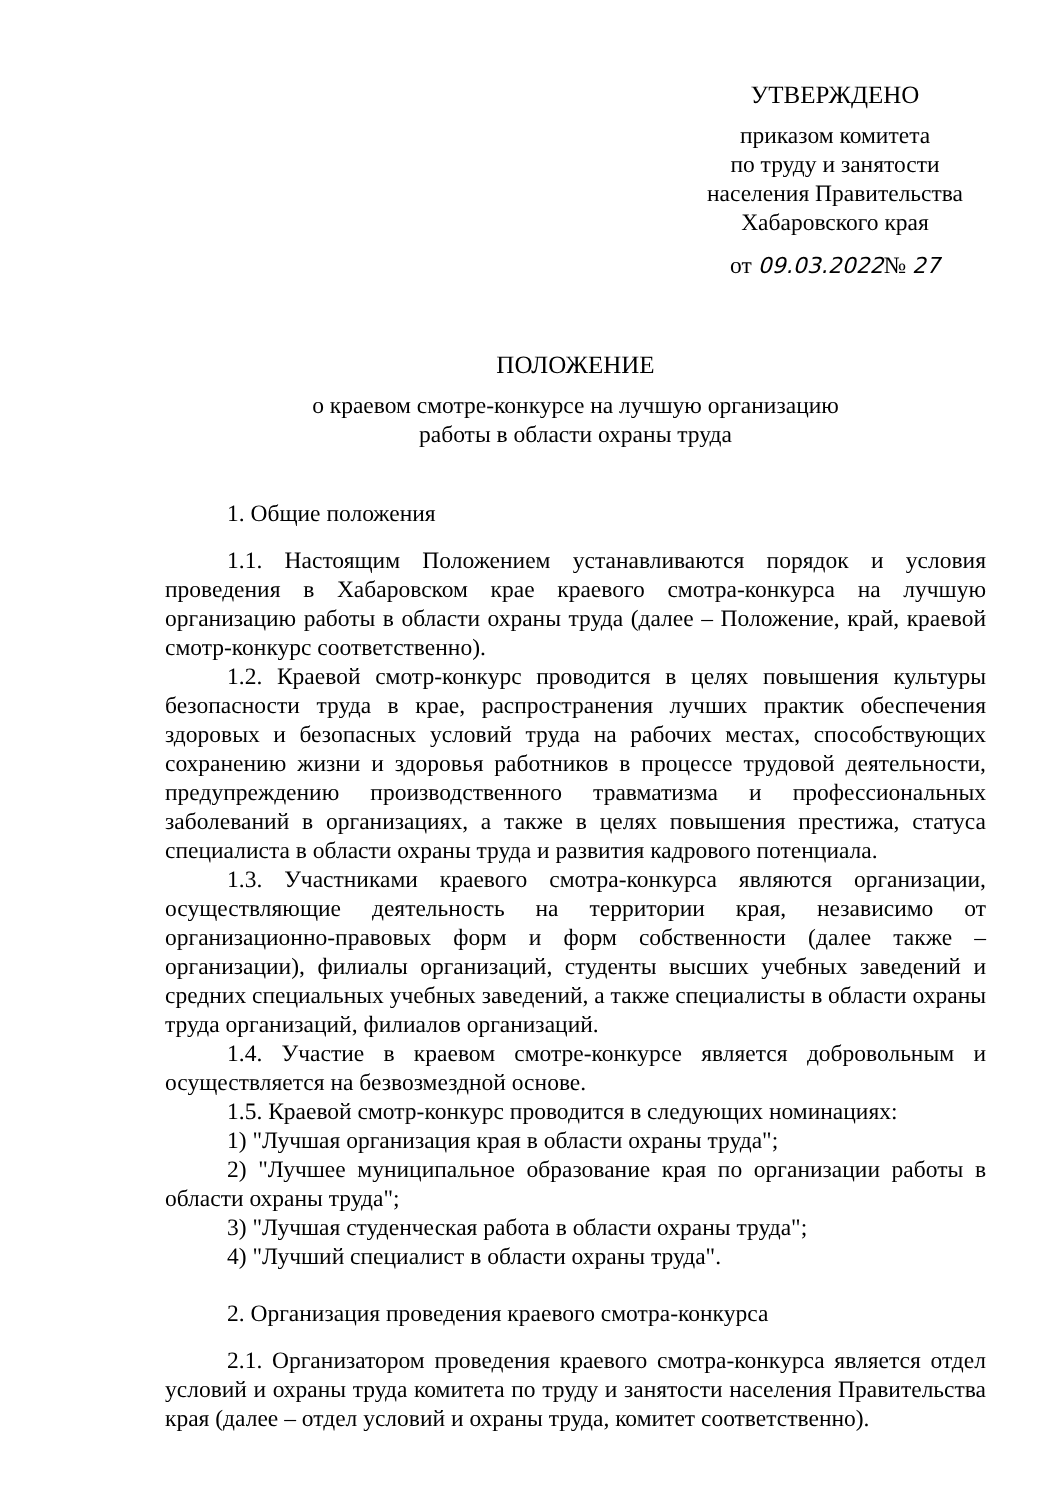УТВЕРЖДЕНО
приказом комитета
по труду и занятости
населения Правительства
Хабаровского края
от 09.03.2022№ 27
ПОЛОЖЕНИЕ
о краевом смотре-конкурсе на лучшую организацию
работы в области охраны труда
1. Общие положения
1.1. Настоящим Положением устанавливаются порядок и условия проведения в Хабаровском крае краевого смотра-конкурса на лучшую организацию работы в области охраны труда (далее – Положение, край, краевой смотр-конкурс соответственно).
1.2. Краевой смотр-конкурс проводится в целях повышения культуры безопасности труда в крае, распространения лучших практик обеспечения здоровых и безопасных условий труда на рабочих местах, способствующих сохранению жизни и здоровья работников в процессе трудовой деятельности, предупреждению производственного травматизма и профессиональных заболеваний в организациях, а также в целях повышения престижа, статуса специалиста в области охраны труда и развития кадрового потенциала.
1.3. Участниками краевого смотра-конкурса являются организации, осуществляющие деятельность на территории края, независимо от организационно-правовых форм и форм собственности (далее также – организации), филиалы организаций, студенты высших учебных заведений и средних специальных учебных заведений, а также специалисты в области охраны труда организаций, филиалов организаций.
1.4. Участие в краевом смотре-конкурсе является добровольным и осуществляется на безвозмездной основе.
1.5. Краевой смотр-конкурс проводится в следующих номинациях:
1) "Лучшая организация края в области охраны труда";
2) "Лучшее муниципальное образование края по организации работы в области охраны труда";
3) "Лучшая студенческая работа в области охраны труда";
4) "Лучший специалист в области охраны труда".
2. Организация проведения краевого смотра-конкурса
2.1. Организатором проведения краевого смотра-конкурса является отдел условий и охраны труда комитета по труду и занятости населения Правительства края (далее – отдел условий и охраны труда, комитет соответственно).